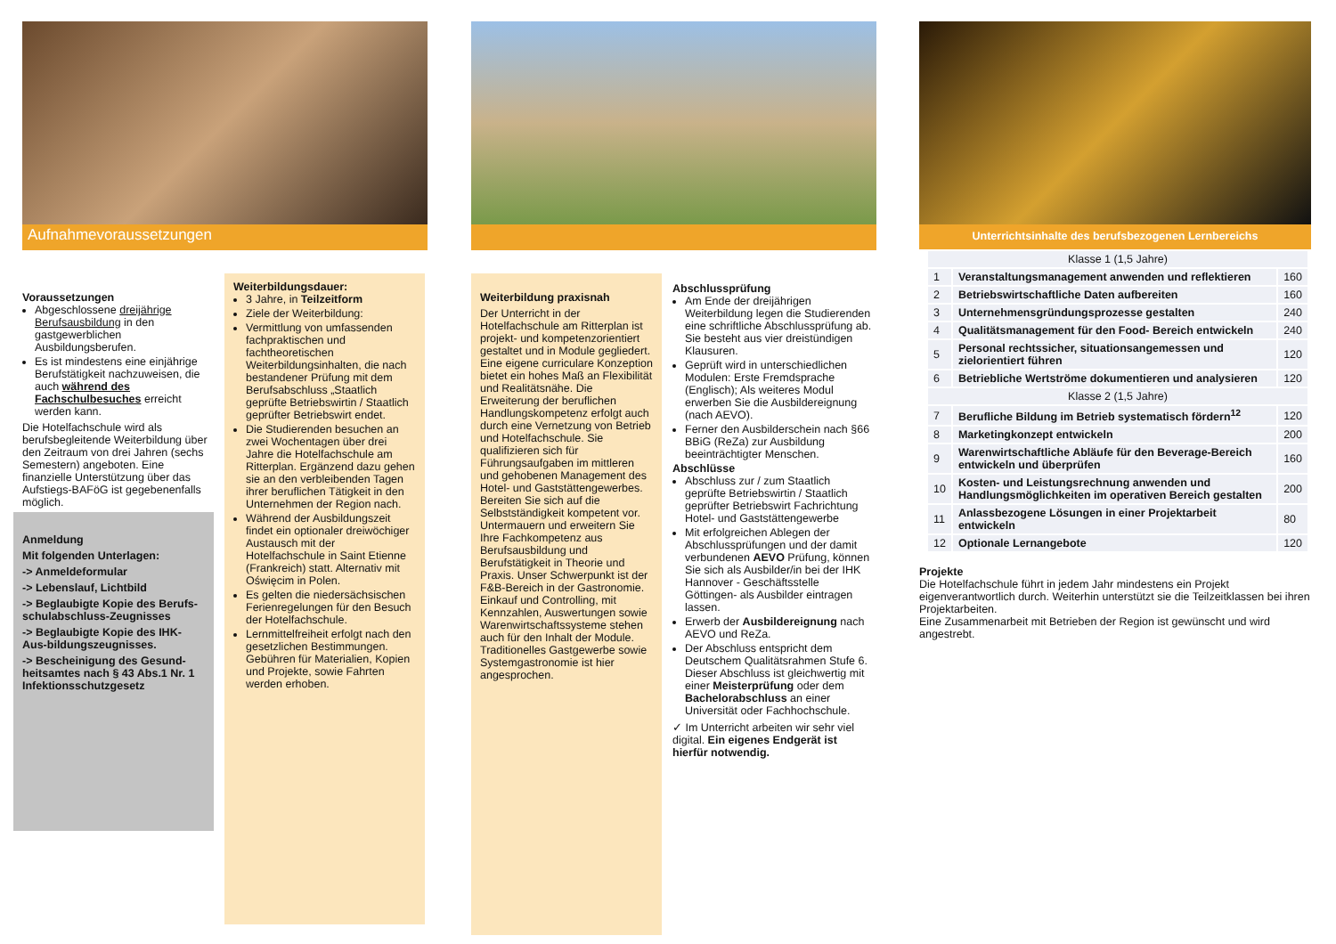Aufnahmevoraussetzungen
Voraussetzungen
Abgeschlossene dreijährige Berufsausbildung in den gastgewerblichen Ausbildungsberufen.
Es ist mindestens eine einjährige Berufstätigkeit nachzuweisen, die auch während des Fachschulbesuches erreicht werden kann.
Die Hotelfachschule wird als berufsbegleitende Weiterbildung über den Zeitraum von drei Jahren (sechs Semestern) angeboten. Eine finanzielle Unterstützung über das Aufstiegs-BAFöG ist gegebenenfalls möglich.
Anmeldung
Mit folgenden Unterlagen:
-> Anmeldeformular
-> Lebenslauf, Lichtbild
-> Beglaubigte Kopie des Berufs-schulabschluss-Zeugnisses
-> Beglaubigte Kopie des IHK-Aus-bildungszeugnisses.
-> Bescheinigung des Gesund-heitsamtes nach § 43 Abs.1 Nr. 1 Infektionsschutzgesetz
Weiterbildungsdauer:
3 Jahre, in Teilzeitform
Ziele der Weiterbildung:
Vermittlung von umfassenden fachpraktischen und fachtheoretischen Weiterbildungsinhalten, die nach bestandener Prüfung mit dem Berufsabschluss „Staatlich geprüfte Betriebswirtin / Staatlich geprüfter Betriebswirt endet.
Die Studierenden besuchen an zwei Wochentagen über drei Jahre die Hotelfachschule am Ritterplan. Ergänzend dazu gehen sie an den verbleibenden Tagen ihrer beruflichen Tätigkeit in den Unternehmen der Region nach.
Während der Ausbildungszeit findet ein optionaler dreiwöchiger Austausch mit der Hotelfachschule in Saint Etienne (Frankreich) statt. Alternativ mit Oświęcim in Polen.
Es gelten die niedersächsischen Ferienregelungen für den Besuch der Hotelfachschule.
Lernmittelfreiheit erfolgt nach den gesetzlichen Bestimmungen. Gebühren für Materialien, Kopien und Projekte, sowie Fahrten werden erhoben.
Weiterbildung praxisnah
Der Unterricht in der Hotelfachschule am Ritterplan ist projekt- und kompetenzorientiert gestaltet und in Module gegliedert. Eine eigene curriculare Konzeption bietet ein hohes Maß an Flexibilität und Realitätsnähe. Die Erweiterung der beruflichen Handlungskompetenz erfolgt auch durch eine Vernetzung von Betrieb und Hotelfachschule. Sie qualifizieren sich für Führungsaufgaben im mittleren und gehobenen Management des Hotel- und Gaststättengewerbes. Bereiten Sie sich auf die Selbstständigkeit kompetent vor. Untermauern und erweitern Sie Ihre Fachkompetenz aus Berufsausbildung und Berufstätigkeit in Theorie und Praxis. Unser Schwerpunkt ist der F&B-Bereich in der Gastronomie. Einkauf und Controlling, mit Kennzahlen, Auswertungen sowie Warenwirtschaftssysteme stehen auch für den Inhalt der Module. Traditionelles Gastgewerbe sowie Systemgastronomie ist hier angesprochen.
Abschlussprüfung
Am Ende der dreijährigen Weiterbildung legen die Studierenden eine schriftliche Abschlussprüfung ab. Sie besteht aus vier dreistündigen Klausuren.
Geprüft wird in unterschiedlichen Modulen: Erste Fremdsprache (Englisch); Als weiteres Modul erwerben Sie die Ausbildereignung (nach AEVO).
Ferner den Ausbilderschein nach §66 BBiG (ReZa) zur Ausbildung beeinträchtigter Menschen.
Abschlüsse
Abschluss zur / zum Staatlich geprüfte Betriebswirtin / Staatlich geprüfter Betriebswirt Fachrichtung Hotel- und Gaststättengewerbe
Mit erfolgreichen Ablegen der Abschlussprüfungen und der damit verbundenen AEVO Prüfung, können Sie sich als Ausbilder/in bei der IHK Hannover - Geschäftsstelle Göttingen- als Ausbilder eintragen lassen.
Erwerb der Ausbildereignung nach AEVO und ReZa.
Der Abschluss entspricht dem Deutschem Qualitätsrahmen Stufe 6. Dieser Abschluss ist gleichwertig mit einer Meisterprüfung oder dem Bachelorabschluss an einer Universität oder Fachhochschule.
✓ Im Unterricht arbeiten wir sehr viel digital. Ein eigenes Endgerät ist hierfür notwendig.
Unterrichtsinhalte des berufsbezogenen Lernbereichs
| Klasse 1 (1,5 Jahre) | | |
| 1 | Veranstaltungsmanagement anwenden und reflektieren | 160 |
| 2 | Betriebswirtschaftliche Daten aufbereiten | 160 |
| 3 | Unternehmensgründungsprozesse gestalten | 240 |
| 4 | Qualitätsmanagement für den Food- Bereich entwickeln | 240 |
| 5 | Personal rechtssicher, situationsangemessen und zielorientiert führen | 120 |
| 6 | Betriebliche Wertströme dokumentieren und analysieren | 120 |
| Klasse 2 (1,5 Jahre) | | |
| 7 | Berufliche Bildung im Betrieb systematisch fördern<sup>12</sup> | 120 |
| 8 | Marketingkonzept entwickeln | 200 |
| 9 | Warenwirtschaftliche Abläufe für den Beverage-Bereich entwickeln und überprüfen | 160 |
| 10 | Kosten- und Leistungsrechnung anwenden und Handlungsmöglichkeiten im operativen Bereich gestalten | 200 |
| 11 | Anlassbezogene Lösungen in einer Projektarbeit entwickeln | 80 |
| 12 | Optionale Lernangebote | 120 |
Projekte
Die Hotelfachschule führt in jedem Jahr mindestens ein Projekt eigenverantwortlich durch. Weiterhin unterstützt sie die Teilzeitklassen bei ihren Projektarbeiten.
Eine Zusammenarbeit mit Betrieben der Region ist gewünscht und wird angestrebt.